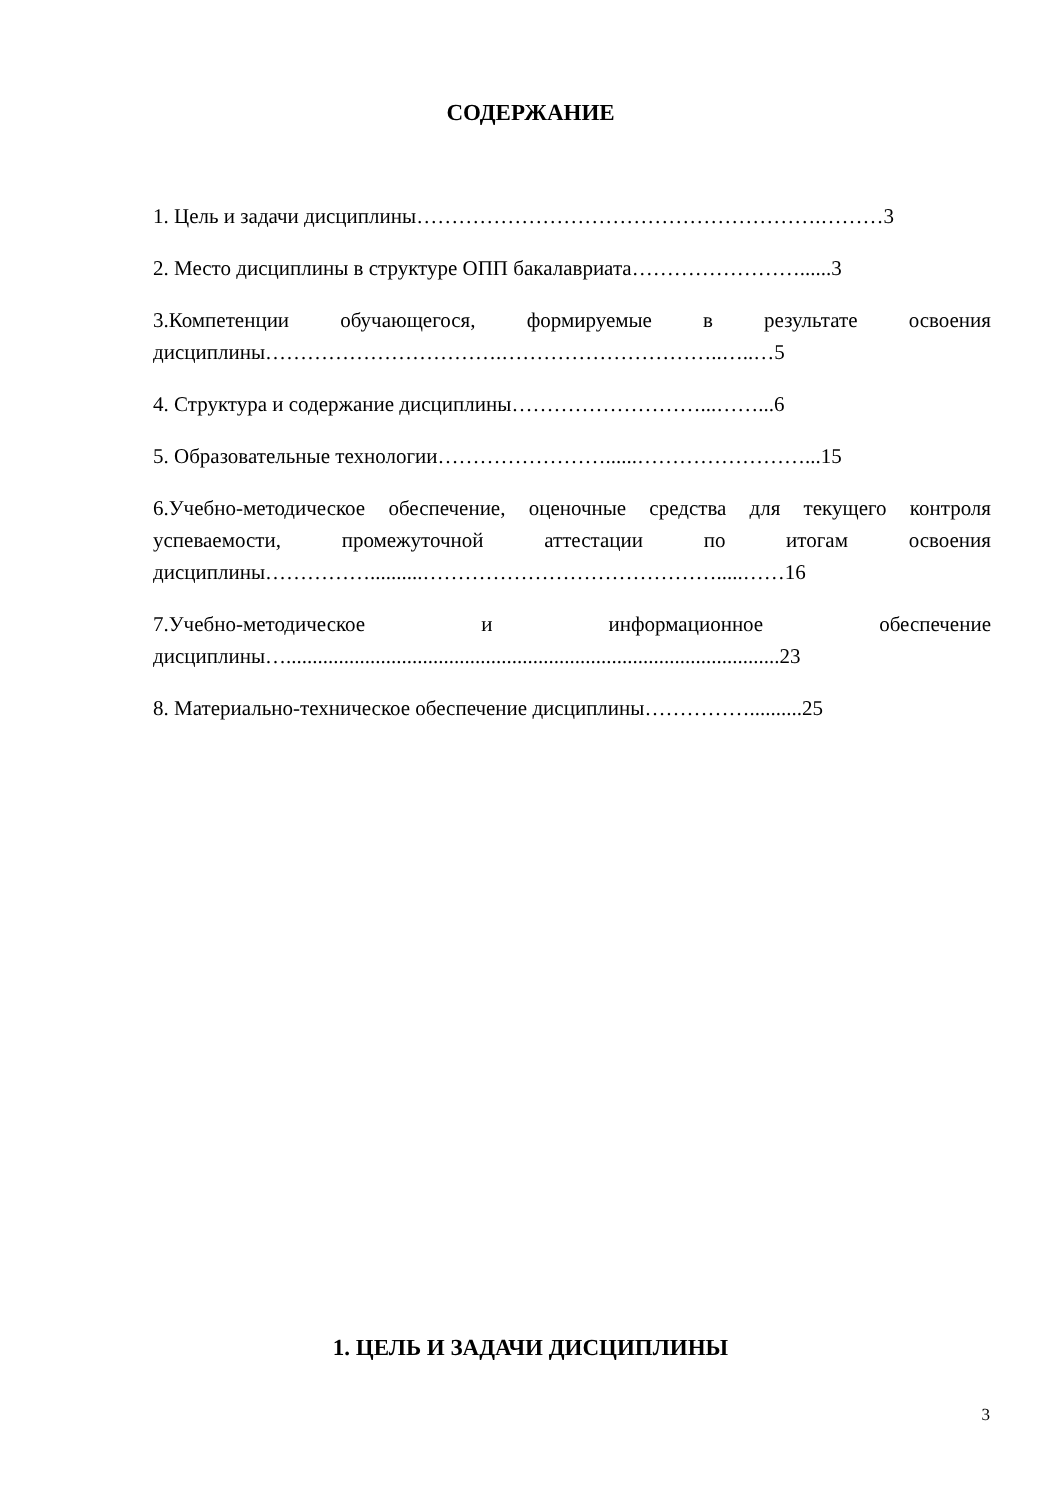СОДЕРЖАНИЕ
1. Цель и задачи дисциплины………………………………………………….………3
2. Место дисциплины в структуре ОПП бакалавриата……………………......3
3.Компетенции обучающегося, формируемые в результате освоения дисциплины…………………………….…………………………..…..…5
4. Структура и содержание дисциплины………………………...……...6
5. Образовательные технологии……………………......……………………...15
6.Учебно-методическое обеспечение, оценочные средства для текущего контроля успеваемости, промежуточной аттестации по итогам освоения дисциплины……………..........…………………………………….....……16
7.Учебно-методическое и информационное обеспечение дисциплины…..............................................................................................23
8. Материально-техническое обеспечение дисциплины……………..........25
1. ЦЕЛЬ И ЗАДАЧИ ДИСЦИПЛИНЫ
3